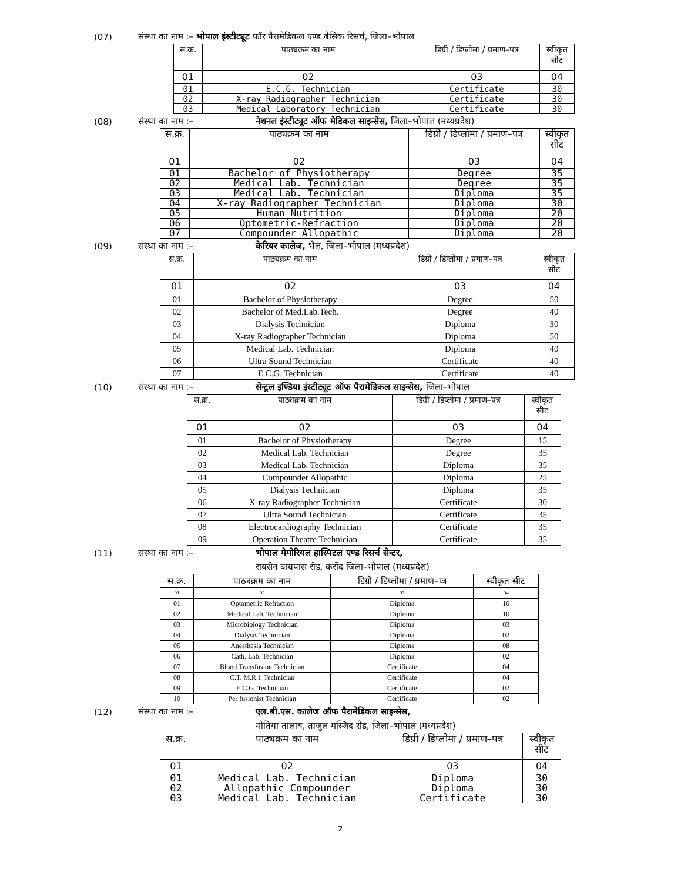(07) संस्था का नाम :– भोपाल इंस्टीट्यूट फॉर पैरामेडिकल एण्ड बेसिक रिसर्च, जिला–भोपाल
| स.क्र. | पाठ्यक्रम का नाम | डिग्री / डिप्लोमा / प्रमाण–पत्र | स्वीकृत सीट |
| --- | --- | --- | --- |
| 01 | 02 | 03 | 04 |
| 01 | E.C.G. Technician | Certificate | 30 |
| 02 | X-ray Radiographer Technician | Certificate | 30 |
| 03 | Medical Laboratory Technician | Certificate | 30 |
(08) संस्था का नाम :– नेशनल इंस्टीट्यूट ऑफ मेडिकल साइन्सेस, जिला–भोपाल (मध्यप्रदेश)
| स.क्र. | पाठ्यक्रम का नाम | डिग्री / डिप्लोमा / प्रमाण–पत्र | स्वीकृत सीट |
| --- | --- | --- | --- |
| 01 | 02 | 03 | 04 |
| 01 | Bachelor of Physiotherapy | Degree | 35 |
| 02 | Medical Lab. Technician | Degree | 35 |
| 03 | Medical Lab. Technician | Diploma | 35 |
| 04 | X-ray Radiographer Technician | Diploma | 30 |
| 05 | Human Nutrition | Diploma | 20 |
| 06 | Optometric-Refraction | Diploma | 20 |
| 07 | Compounder Allopathic | Diploma | 20 |
(09) संस्था का नाम :– केरियर कालेज, भेल, जिला–भोपाल (मध्यप्रदेश)
| स.क्र. | पाठ्यक्रम का नाम | डिग्री / डिप्लोमा / प्रमाण–पत्र | स्वीकृत सीट |
| --- | --- | --- | --- |
| 01 | 02 | 03 | 04 |
| 01 | Bachelor of Physiotherapy | Degree | 50 |
| 02 | Bachelor of Med.Lab.Tech. | Degree | 40 |
| 03 | Dialysis Technician | Diploma | 30 |
| 04 | X-ray Radiographer Technician | Diploma | 50 |
| 05 | Medical Lab. Technician | Diploma | 40 |
| 06 | Ultra Sound Technician | Certificate | 40 |
| 07 | E.C.G. Technician | Certificate | 40 |
(10) संस्था का नाम :– सेन्ट्रल इण्डिया इंस्टीट्यूट ऑफ पैरामेडिकल साइन्सेस, जिला–भोपाल
| स.क्र. | पाठ्यक्रम का नाम | डिग्री / डिप्लोमा / प्रमाण–पत्र | स्वीकृत सीट |
| --- | --- | --- | --- |
| 01 | 02 | 03 | 04 |
| 01 | Bachelor of Physiotherapy | Degree | 15 |
| 02 | Medical Lab. Technician | Degree | 35 |
| 03 | Medical Lab. Technician | Diploma | 35 |
| 04 | Compounder Allopathic | Diploma | 25 |
| 05 | Dialysis Technician | Diploma | 35 |
| 06 | X-ray Radiographer Technician | Certificate | 30 |
| 07 | Ultra Sound Technician | Certificate | 35 |
| 08 | Electrocardiography Technician | Certificate | 35 |
| 09 | Operation Theatre Technician | Certificate | 35 |
(11) संस्था का नाम :– भोपाल मेमोरियल हास्पिटल एण्ड रिसर्च सेन्टर,
रायसेन बायपास रोड, करोंद जिला–भोपाल (मध्यप्रदेश)
| स.क्र. | पाठ्यक्रम का नाम | डिग्री / डिप्लोमा / प्रमाण–प्त्र | स्वीकृत सीट |
| 01 | 02 | 03 | 04 |
| 01 | Optometric Refraction | Diploma | 10 |
| 02 | Medical Lab. Technician | Diploma | 10 |
| 03 | Microbiology Technician | Diploma | 03 |
| 04 | Dialysis Technician | Diploma | 02 |
| 05 | Anesthesia Technician | Diploma | 08 |
| 06 | Cath. Lab. Technician | Diploma | 02 |
| 07 | Blood Transfusion Technician | Certificate | 04 |
| 08 | C.T. M.R.I. Technician | Certificate | 04 |
| 09 | E.C.G. Technician | Certificate | 02 |
| 10 | Per fusionist Technician | Certificate | 02 |
(12) संस्था का नाम :– एल.बी.एस. कालेज ऑफ पैरामेडिकल साइन्सेस,
मोतिया तालाब, ताजुल मस्जिद रोड, जिला–भोपाल (मध्यप्रदेश)
| स.क्र. | पाठ्यक्रम का नाम | डिग्री / डिप्लोमा / प्रमाण–पत्र | स्वीकृत सीट |
| --- | --- | --- | --- |
| 01 | 02 | 03 | 04 |
| 01 | Medical Lab. Technician | Diploma | 30 |
| 02 | Allopathic Compounder | Diploma | 30 |
| 03 | Medical Lab. Technician | Certificate | 30 |
2